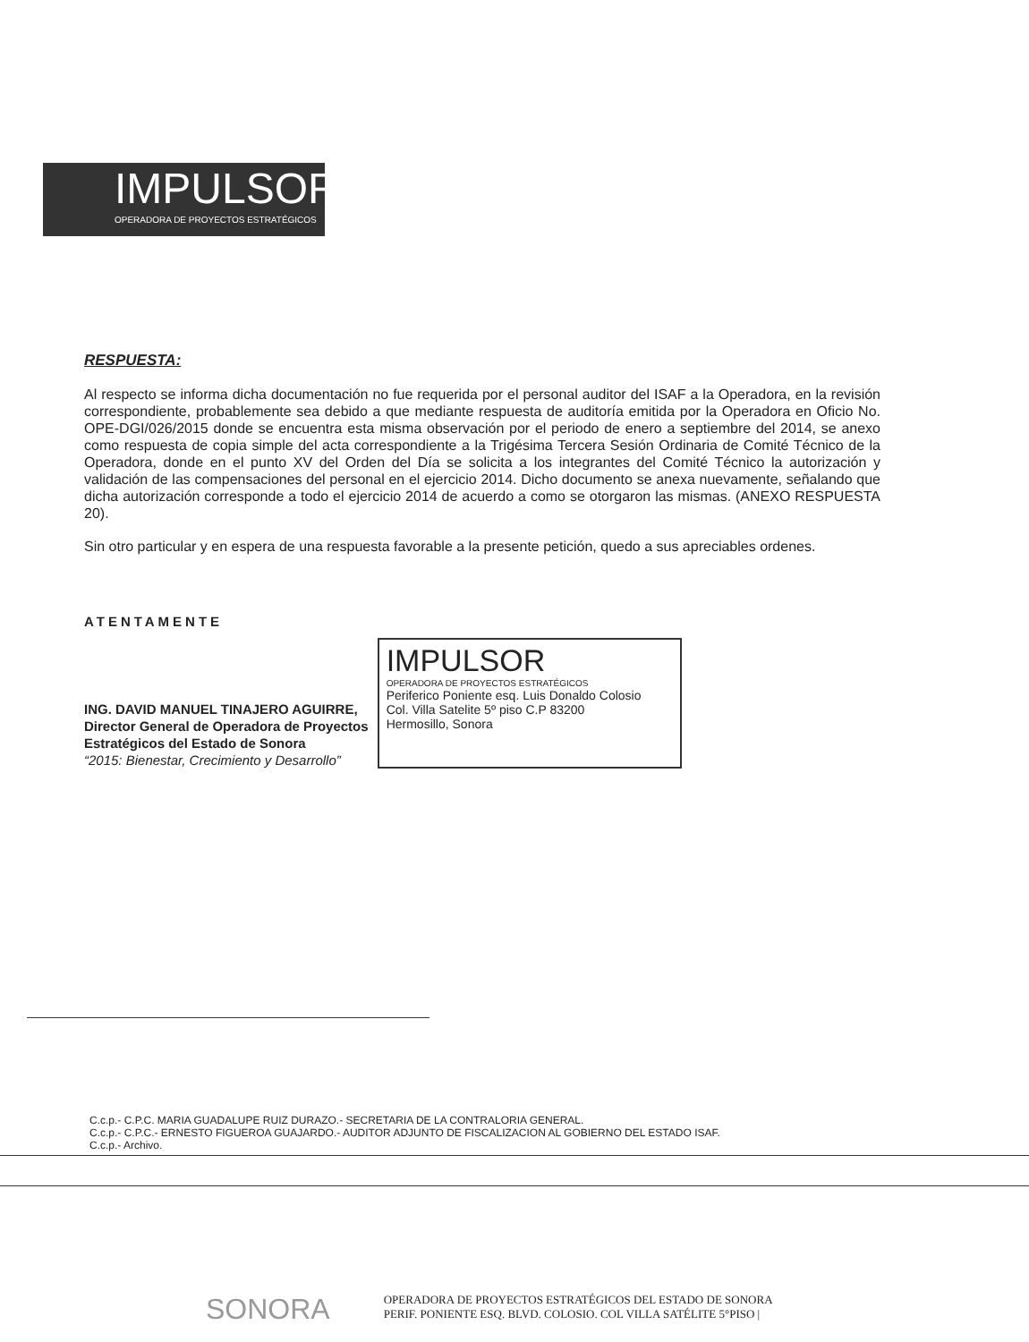IMPULSOR
OPERADORA DE PROYECTOS ESTRATÉGICOS
RESPUESTA:
Al respecto se informa dicha documentación no fue requerida por el personal auditor del ISAF a la Operadora, en la revisión correspondiente, probablemente sea debido a que mediante respuesta de auditoría emitida por la Operadora en Oficio No. OPE-DGI/026/2015 donde se encuentra esta misma observación por el periodo de enero a septiembre del 2014, se anexo como respuesta de copia simple del acta correspondiente a la Trigésima Tercera Sesión Ordinaria de Comité Técnico de la Operadora, donde en el punto XV del Orden del Día se solicita a los integrantes del Comité Técnico la autorización y validación de las compensaciones del personal en el ejercicio 2014. Dicho documento se anexa nuevamente, señalando que dicha autorización corresponde a todo el ejercicio 2014 de acuerdo a como se otorgaron las mismas. (ANEXO RESPUESTA 20).
Sin otro particular y en espera de una respuesta favorable a la presente petición, quedo a sus apreciables ordenes.
ATENTAMENTE
ING. DAVID MANUEL TINAJERO AGUIRRE,
Director General de Operadora de Proyectos
Estratégicos del Estado de Sonora
“2015: Bienestar, Crecimiento y Desarrollo”
IMPULSOR
OPERADORA DE PROYECTOS ESTRATÉGICOS
Periferico Poniente esq. Luis Donaldo Colosio
Col. Villa Satelite 5º piso C.P 83200
Hermosillo, Sonora
C.c.p.- C.P.C. MARIA GUADALUPE RUIZ DURAZO.- SECRETARIA DE LA CONTRALORIA GENERAL.
C.c.p.- C.P.C.- ERNESTO FIGUEROA GUAJARDO.- AUDITOR ADJUNTO DE FISCALIZACION AL GOBIERNO DEL ESTADO ISAF.
C.c.p.- Archivo.
SONORA
OPERADORA DE PROYECTOS ESTRATÉGICOS DEL ESTADO DE SONORA
PERIF. PONIENTE ESQ. BLVD. COLOSIO. COL VILLA SATÉLITE 5°PISO |